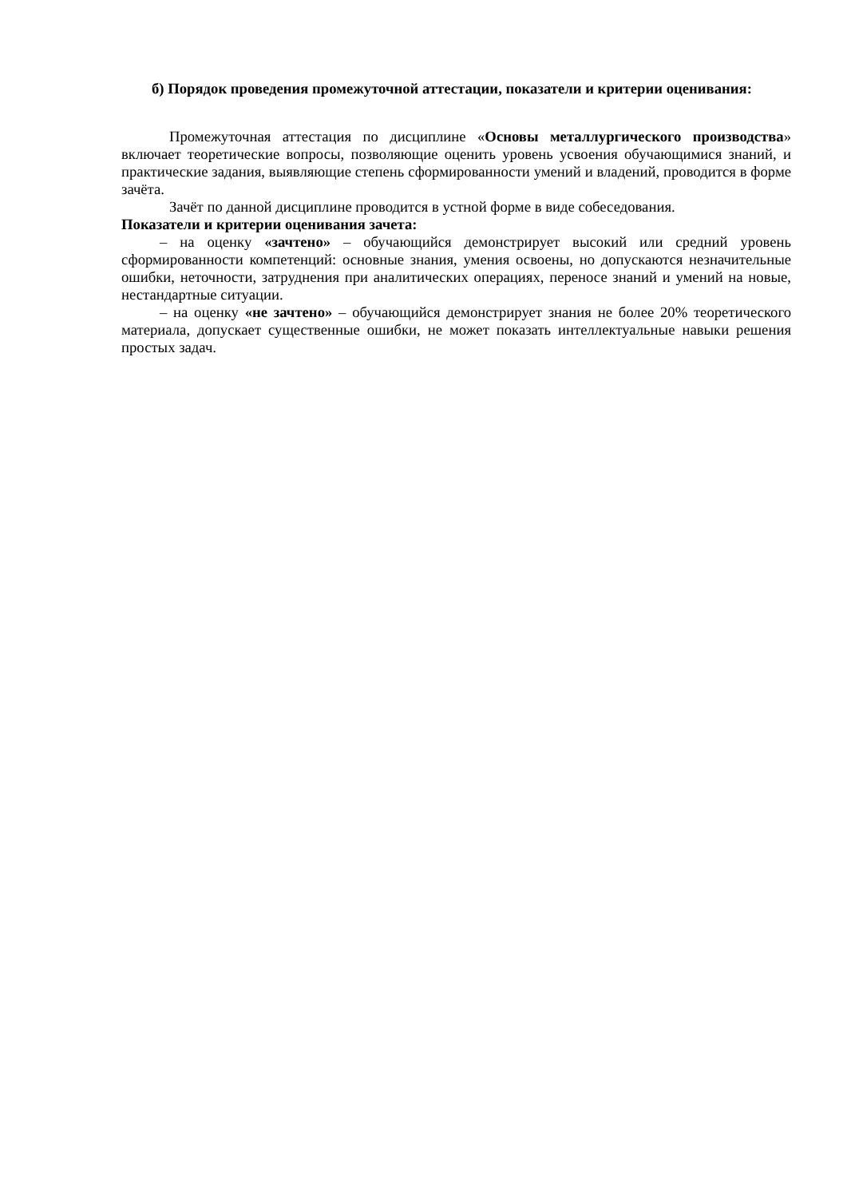б) Порядок проведения промежуточной аттестации, показатели и критерии оценивания:
Промежуточная аттестация по дисциплине «Основы металлургического производства» включает теоретические вопросы, позволяющие оценить уровень усвоения обучающимися знаний, и практические задания, выявляющие степень сформированности умений и владений, проводится в форме зачёта.
Зачёт по данной дисциплине проводится в устной форме в виде собеседования.
Показатели и критерии оценивания зачета:
– на оценку «зачтено» – обучающийся демонстрирует высокий или средний уровень сформированности компетенций: основные знания, умения освоены, но допускаются незначительные ошибки, неточности, затруднения при аналитических операциях, переносе знаний и умений на новые, нестандартные ситуации.
– на оценку «не зачтено» – обучающийся демонстрирует знания не более 20% теоретического материала, допускает существенные ошибки, не может показать интеллектуальные навыки решения простых задач.